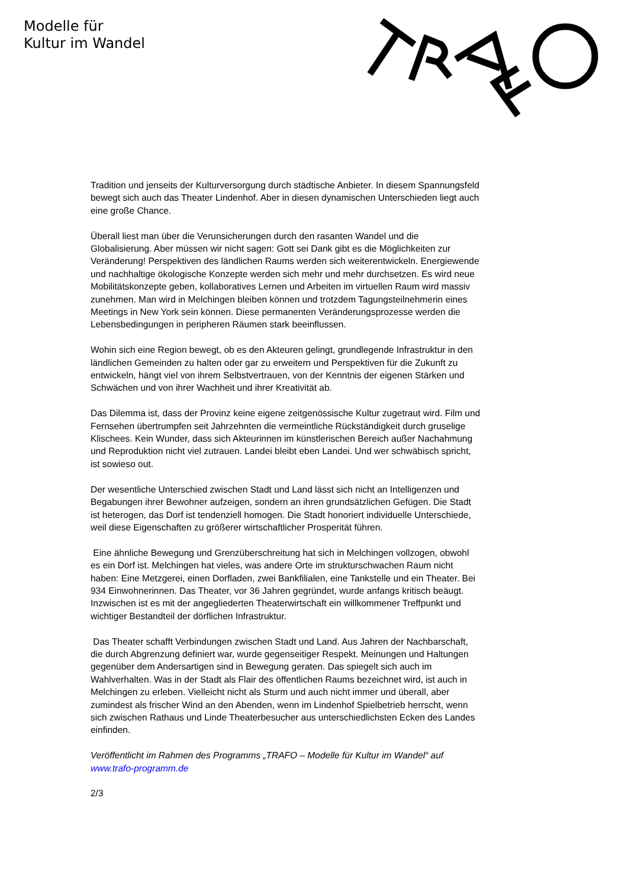Modelle für
Kultur im Wandel
Tradition und jenseits der Kulturversorgung durch städtische Anbieter. In diesem Spannungsfeld bewegt sich auch das Theater Lindenhof. Aber in diesen dynamischen Unterschieden liegt auch eine große Chance.
Überall liest man über die Verunsicherungen durch den rasanten Wandel und die Globalisierung. Aber müssen wir nicht sagen: Gott sei Dank gibt es die Möglichkeiten zur Veränderung! Perspektiven des ländlichen Raums werden sich weiterentwickeln. Energiewende und nachhaltige ökologische Konzepte werden sich mehr und mehr durchsetzen. Es wird neue Mobilitätskonzepte geben, kollaboratives Lernen und Arbeiten im virtuellen Raum wird massiv zunehmen. Man wird in Melchingen bleiben können und trotzdem Tagungsteilnehmerin eines Meetings in New York sein können. Diese permanenten Veränderungsprozesse werden die Lebensbedingungen in peripheren Räumen stark beeinflussen.
Wohin sich eine Region bewegt, ob es den Akteuren gelingt, grundlegende Infrastruktur in den ländlichen Gemeinden zu halten oder gar zu erweitern und Perspektiven für die Zukunft zu entwickeln, hängt viel von ihrem Selbstvertrauen, von der Kenntnis der eigenen Stärken und Schwächen und von ihrer Wachheit und ihrer Kreativität ab.
Das Dilemma ist, dass der Provinz keine eigene zeitgenössische Kultur zugetraut wird. Film und Fernsehen übertrumpfen seit Jahrzehnten die vermeintliche Rückständigkeit durch gruselige Klischees. Kein Wunder, dass sich Akteurinnen im künstlerischen Bereich außer Nachahmung und Reproduktion nicht viel zutrauen. Landei bleibt eben Landei. Und wer schwäbisch spricht, ist sowieso out.
Der wesentliche Unterschied zwischen Stadt und Land lässt sich nicht an Intelligenzen und Begabungen ihrer Bewohner aufzeigen, sondern an ihren grundsätzlichen Gefügen. Die Stadt ist heterogen, das Dorf ist tendenziell homogen. Die Stadt honoriert individuelle Unterschiede, weil diese Eigenschaften zu größerer wirtschaftlicher Prosperität führen.
Eine ähnliche Bewegung und Grenzüberschreitung hat sich in Melchingen vollzogen, obwohl es ein Dorf ist. Melchingen hat vieles, was andere Orte im strukturschwachen Raum nicht haben: Eine Metzgerei, einen Dorfladen, zwei Bankfilialen, eine Tankstelle und ein Theater. Bei 934 Einwohnerinnen. Das Theater, vor 36 Jahren gegründet, wurde anfangs kritisch beäugt. Inzwischen ist es mit der angegliederten Theaterwirtschaft ein willkommener Treffpunkt und wichtiger Bestandteil der dörflichen Infrastruktur.
Das Theater schafft Verbindungen zwischen Stadt und Land. Aus Jahren der Nachbarschaft, die durch Abgrenzung definiert war, wurde gegenseitiger Respekt. Meinungen und Haltungen gegenüber dem Andersartigen sind in Bewegung geraten. Das spiegelt sich auch im Wahlverhalten. Was in der Stadt als Flair des öffentlichen Raums bezeichnet wird, ist auch in Melchingen zu erleben. Vielleicht nicht als Sturm und auch nicht immer und überall, aber zumindest als frischer Wind an den Abenden, wenn im Lindenhof Spielbetrieb herrscht, wenn sich zwischen Rathaus und Linde Theaterbesucher aus unterschiedlichsten Ecken des Landes einfinden.
Veröffentlicht im Rahmen des Programms „TRAFO – Modelle für Kultur im Wandel“ auf www.trafo-programm.de
2/3